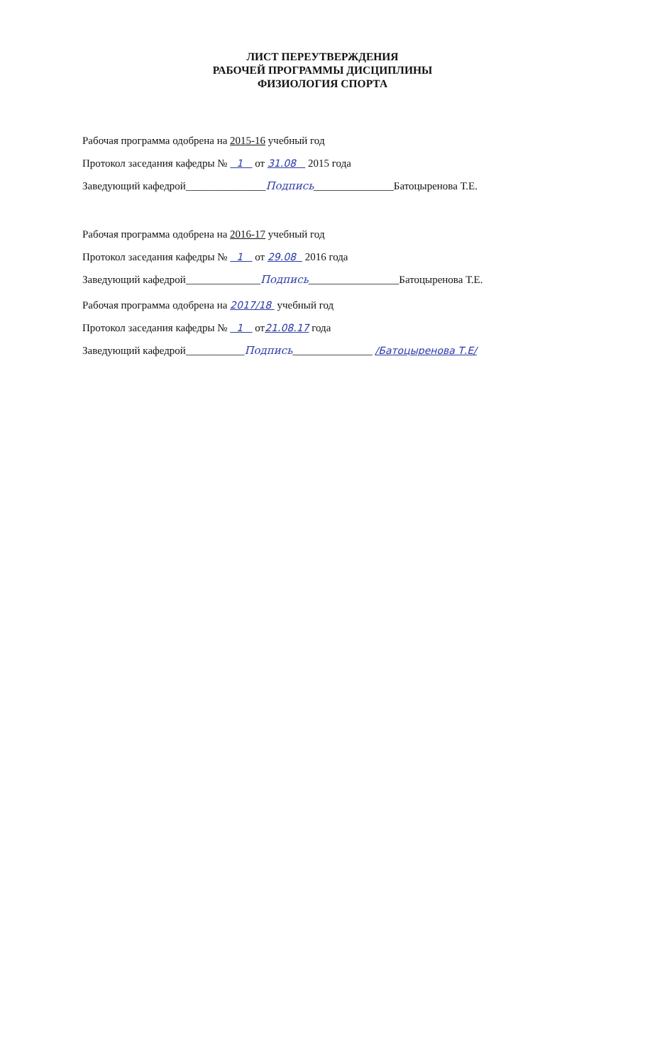ЛИСТ ПЕРЕУТВЕРЖДЕНИЯ
РАБОЧЕЙ ПРОГРАММЫ ДИСЦИПЛИНЫ
ФИЗИОЛОГИЯ СПОРТА
Рабочая программа одобрена на 2015-16 учебный год
Протокол заседания кафедры № 1 от 31.08 2015 года
Заведующий кафедрой_______________Подпись_______________Батоцыренова Т.Е.
Рабочая программа одобрена на 2016-17 учебный год
Протокол заседания кафедры № 1 от 29.08 2016 года
Заведующий кафедрой______________Подпись_________________Батоцыренова Т.Е.
Рабочая программа одобрена на 2017/18 учебный год
Протокол заседания кафедры № 1 от21.08.17 года
Заведующий кафедрой___________Подпись_______________ /Батоцыренова Т.Е/